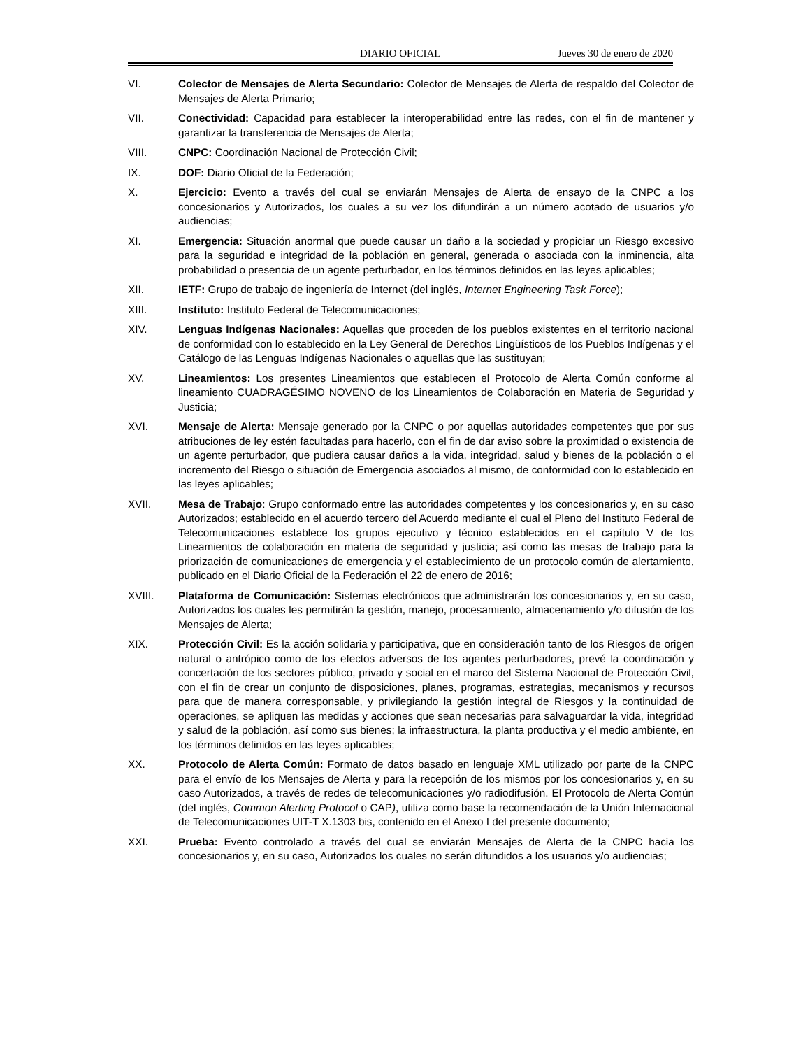DIARIO OFICIAL Jueves 30 de enero de 2020
VI. Colector de Mensajes de Alerta Secundario: Colector de Mensajes de Alerta de respaldo del Colector de Mensajes de Alerta Primario;
VII. Conectividad: Capacidad para establecer la interoperabilidad entre las redes, con el fin de mantener y garantizar la transferencia de Mensajes de Alerta;
VIII. CNPC: Coordinación Nacional de Protección Civil;
IX. DOF: Diario Oficial de la Federación;
X. Ejercicio: Evento a través del cual se enviarán Mensajes de Alerta de ensayo de la CNPC a los concesionarios y Autorizados, los cuales a su vez los difundirán a un número acotado de usuarios y/o audiencias;
XI. Emergencia: Situación anormal que puede causar un daño a la sociedad y propiciar un Riesgo excesivo para la seguridad e integridad de la población en general, generada o asociada con la inminencia, alta probabilidad o presencia de un agente perturbador, en los términos definidos en las leyes aplicables;
XII. IETF: Grupo de trabajo de ingeniería de Internet (del inglés, Internet Engineering Task Force);
XIII. Instituto: Instituto Federal de Telecomunicaciones;
XIV. Lenguas Indígenas Nacionales: Aquellas que proceden de los pueblos existentes en el territorio nacional de conformidad con lo establecido en la Ley General de Derechos Lingüísticos de los Pueblos Indígenas y el Catálogo de las Lenguas Indígenas Nacionales o aquellas que las sustituyan;
XV. Lineamientos: Los presentes Lineamientos que establecen el Protocolo de Alerta Común conforme al lineamiento CUADRAGÉSIMO NOVENO de los Lineamientos de Colaboración en Materia de Seguridad y Justicia;
XVI. Mensaje de Alerta: Mensaje generado por la CNPC o por aquellas autoridades competentes que por sus atribuciones de ley estén facultadas para hacerlo, con el fin de dar aviso sobre la proximidad o existencia de un agente perturbador, que pudiera causar daños a la vida, integridad, salud y bienes de la población o el incremento del Riesgo o situación de Emergencia asociados al mismo, de conformidad con lo establecido en las leyes aplicables;
XVII. Mesa de Trabajo: Grupo conformado entre las autoridades competentes y los concesionarios y, en su caso Autorizados; establecido en el acuerdo tercero del Acuerdo mediante el cual el Pleno del Instituto Federal de Telecomunicaciones establece los grupos ejecutivo y técnico establecidos en el capítulo V de los Lineamientos de colaboración en materia de seguridad y justicia; así como las mesas de trabajo para la priorización de comunicaciones de emergencia y el establecimiento de un protocolo común de alertamiento, publicado en el Diario Oficial de la Federación el 22 de enero de 2016;
XVIII. Plataforma de Comunicación: Sistemas electrónicos que administrarán los concesionarios y, en su caso, Autorizados los cuales les permitirán la gestión, manejo, procesamiento, almacenamiento y/o difusión de los Mensajes de Alerta;
XIX. Protección Civil: Es la acción solidaria y participativa, que en consideración tanto de los Riesgos de origen natural o antrópico como de los efectos adversos de los agentes perturbadores, prevé la coordinación y concertación de los sectores público, privado y social en el marco del Sistema Nacional de Protección Civil, con el fin de crear un conjunto de disposiciones, planes, programas, estrategias, mecanismos y recursos para que de manera corresponsable, y privilegiando la gestión integral de Riesgos y la continuidad de operaciones, se apliquen las medidas y acciones que sean necesarias para salvaguardar la vida, integridad y salud de la población, así como sus bienes; la infraestructura, la planta productiva y el medio ambiente, en los términos definidos en las leyes aplicables;
XX. Protocolo de Alerta Común: Formato de datos basado en lenguaje XML utilizado por parte de la CNPC para el envío de los Mensajes de Alerta y para la recepción de los mismos por los concesionarios y, en su caso Autorizados, a través de redes de telecomunicaciones y/o radiodifusión. El Protocolo de Alerta Común (del inglés, Common Alerting Protocol o CAP), utiliza como base la recomendación de la Unión Internacional de Telecomunicaciones UIT-T X.1303 bis, contenido en el Anexo I del presente documento;
XXI. Prueba: Evento controlado a través del cual se enviarán Mensajes de Alerta de la CNPC hacia los concesionarios y, en su caso, Autorizados los cuales no serán difundidos a los usuarios y/o audiencias;